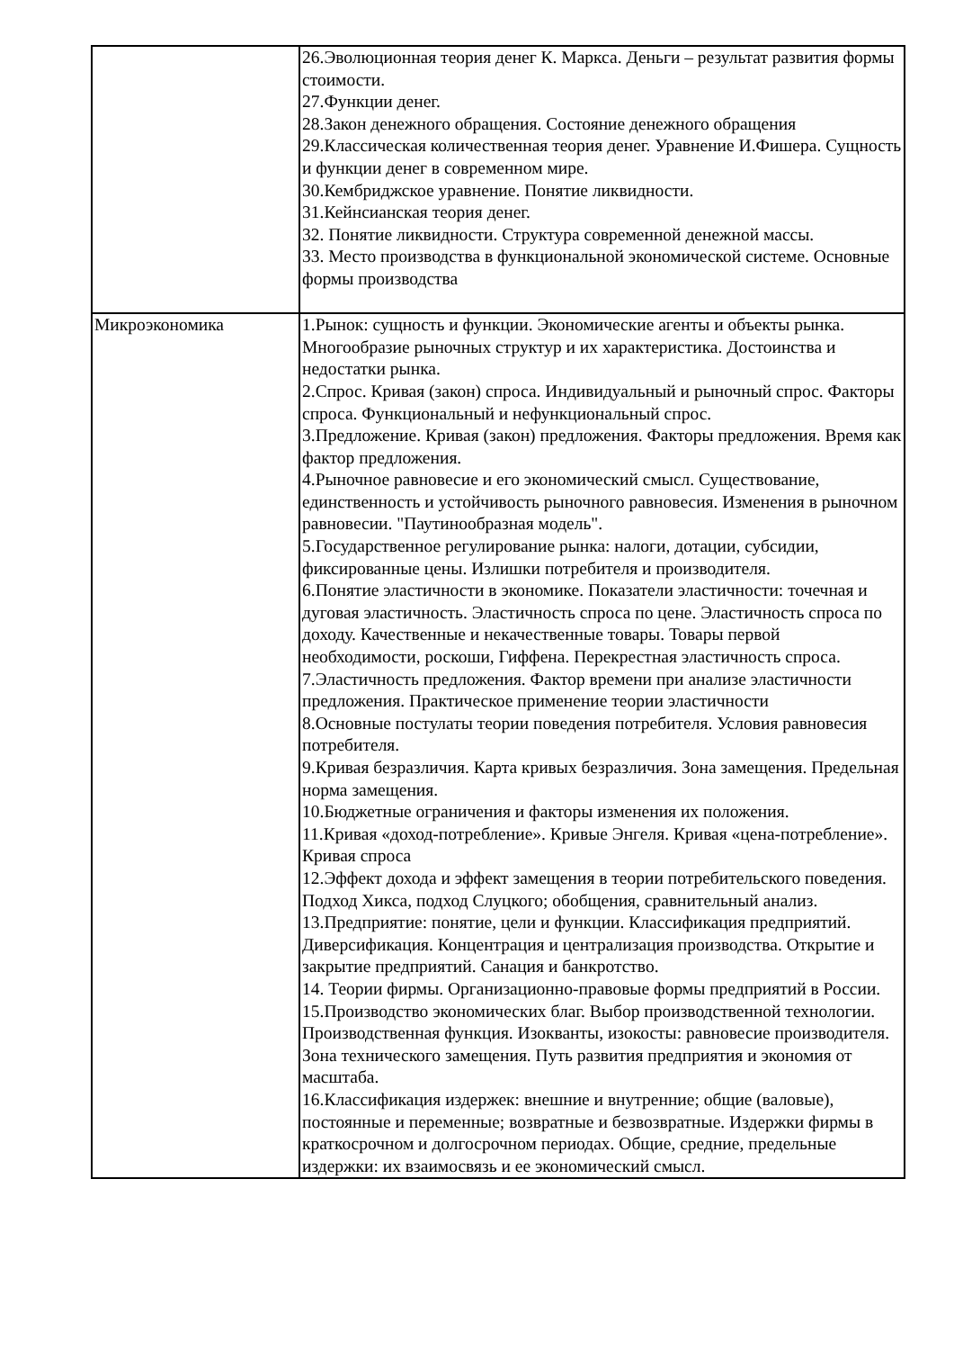| | 26.Эволюционная теория денег К. Маркса. Деньги – результат развития формы стоимости. 27.Функции денег. 28.Закон денежного обращения. Состояние денежного обращения 29.Классическая количественная теория денег. Уравнение И.Фишера. Сущность и функции денег в современном мире. 30.Кембриджское уравнение. Понятие ликвидности. 31.Кейнсианская теория денег. 32. Понятие ликвидности. Структура современной денежной массы. 33. Место производства в функциональной экономической системе. Основные формы производства |
| Микроэкономика | 1.Рынок: сущность и функции. Экономические агенты и объекты рынка. Многообразие рыночных структур и их характеристика. Достоинства и недостатки рынка. 2.Спрос. Кривая (закон) спроса. Индивидуальный и рыночный спрос. Факторы спроса. Функциональный и нефункциональный спрос. 3.Предложение. Кривая (закон) предложения. Факторы предложения. Время как фактор предложения. 4.Рыночное равновесие и его экономический смысл. Существование, единственность и устойчивость рыночного равновесия. Изменения в рыночном равновесии. "Паутинообразная модель". 5.Государственное регулирование рынка: налоги, дотации, субсидии, фиксированные цены. Излишки потребителя и производителя. 6.Понятие эластичности в экономике. Показатели эластичности: точечная и дуговая эластичность. Эластичность спроса по цене. Эластичность спроса по доходу. Качественные и некачественные товары. Товары первой необходимости, роскоши, Гиффена. Перекрестная эластичность спроса. 7.Эластичность предложения. Фактор времени при анализе эластичности предложения. Практическое применение теории эластичности 8.Основные постулаты теории поведения потребителя. Условия равновесия потребителя. 9.Кривая безразличия. Карта кривых безразличия. Зона замещения. Предельная норма замещения. 10.Бюджетные ограничения и факторы изменения их положения. 11.Кривая «доход-потребление». Кривые Энгеля. Кривая «цена-потребление». Кривая спроса 12.Эффект дохода и эффект замещения в теории потребительского поведения. Подход Хикса, подход Слуцкого; обобщения, сравнительный анализ. 13.Предприятие: понятие, цели и функции. Классификация предприятий. Диверсификация. Концентрация и централизация производства. Открытие и закрытие предприятий. Санация и банкротство. 14. Теории фирмы. Организационно-правовые формы предприятий в России. 15.Производство экономических благ. Выбор производственной технологии. Производственная функция. Изокванты, изокосты: равновесие производителя. Зона технического замещения. Путь развития предприятия и экономия от масштаба. 16.Классификация издержек: внешние и внутренние; общие (валовые), постоянные и переменные; возвратные и безвозвратные. Издержки фирмы в краткосрочном и долгосрочном периодах. Общие, средние, предельные издержки: их взаимосвязь и ее экономический смысл. |